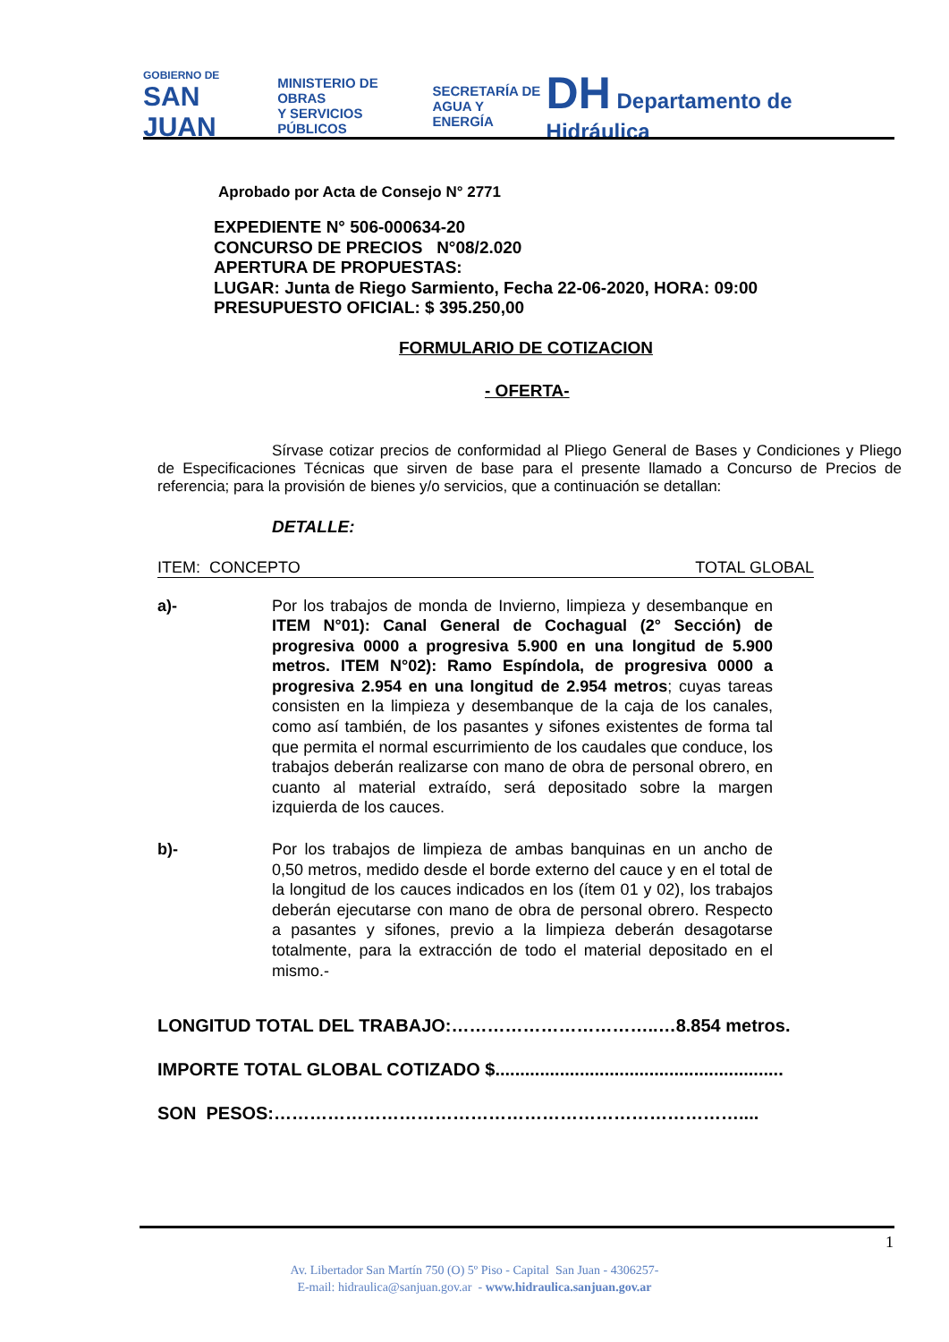GOBIERNO DE
SAN JUAN
MINISTERIO DE
OBRAS
Y SERVICIOS PÚBLICOS
SECRETARÍA DE
AGUA Y ENERGÍA
DH Departamento de Hidráulica
Aprobado por Acta de Consejo N° 2771
EXPEDIENTE N° 506-000634-20
CONCURSO DE PRECIOS N°08/2.020
APERTURA DE PROPUESTAS:
LUGAR: Junta de Riego Sarmiento, Fecha 22-06-2020, HORA: 09:00
PRESUPUESTO OFICIAL: $ 395.250,00
FORMULARIO DE COTIZACION
- OFERTA-
Sírvase cotizar precios de conformidad al Pliego General de Bases y Condiciones y Pliego de Especificaciones Técnicas que sirven de base para el presente llamado a Concurso de Precios de referencia; para la provisión de bienes y/o servicios, que a continuación se detallan:
DETALLE:
ITEM: CONCEPTO TOTAL GLOBAL
a)- Por los trabajos de monda de Invierno, limpieza y desembanque en ITEM N°01): Canal General de Cochagual (2° Sección) de progresiva 0000 a progresiva 5.900 en una longitud de 5.900 metros. ITEM N°02): Ramo Espíndola, de progresiva 0000 a progresiva 2.954 en una longitud de 2.954 metros; cuyas tareas consisten en la limpieza y desembanque de la caja de los canales, como así también, de los pasantes y sifones existentes de forma tal que permita el normal escurrimiento de los caudales que conduce, los trabajos deberán realizarse con mano de obra de personal obrero, en cuanto al material extraído, será depositado sobre la margen izquierda de los cauces.
b)- Por los trabajos de limpieza de ambas banquinas en un ancho de 0,50 metros, medido desde el borde externo del cauce y en el total de la longitud de los cauces indicados en los (ítem 01 y 02), los trabajos deberán ejecutarse con mano de obra de personal obrero. Respecto a pasantes y sifones, previo a la limpieza deberán desagotarse totalmente, para la extracción de todo el material depositado en el mismo.-
LONGITUD TOTAL DEL TRABAJO:……………………………..…8.854 metros.
IMPORTE TOTAL GLOBAL COTIZADO $..........................................................
SON PESOS:……………………………………………………………………....
1
Av. Libertador San Martín 750 (O) 5º Piso - Capital San Juan - 4306257-
E-mail: hidraulica@sanjuan.gov.ar - www.hidraulica.sanjuan.gov.ar